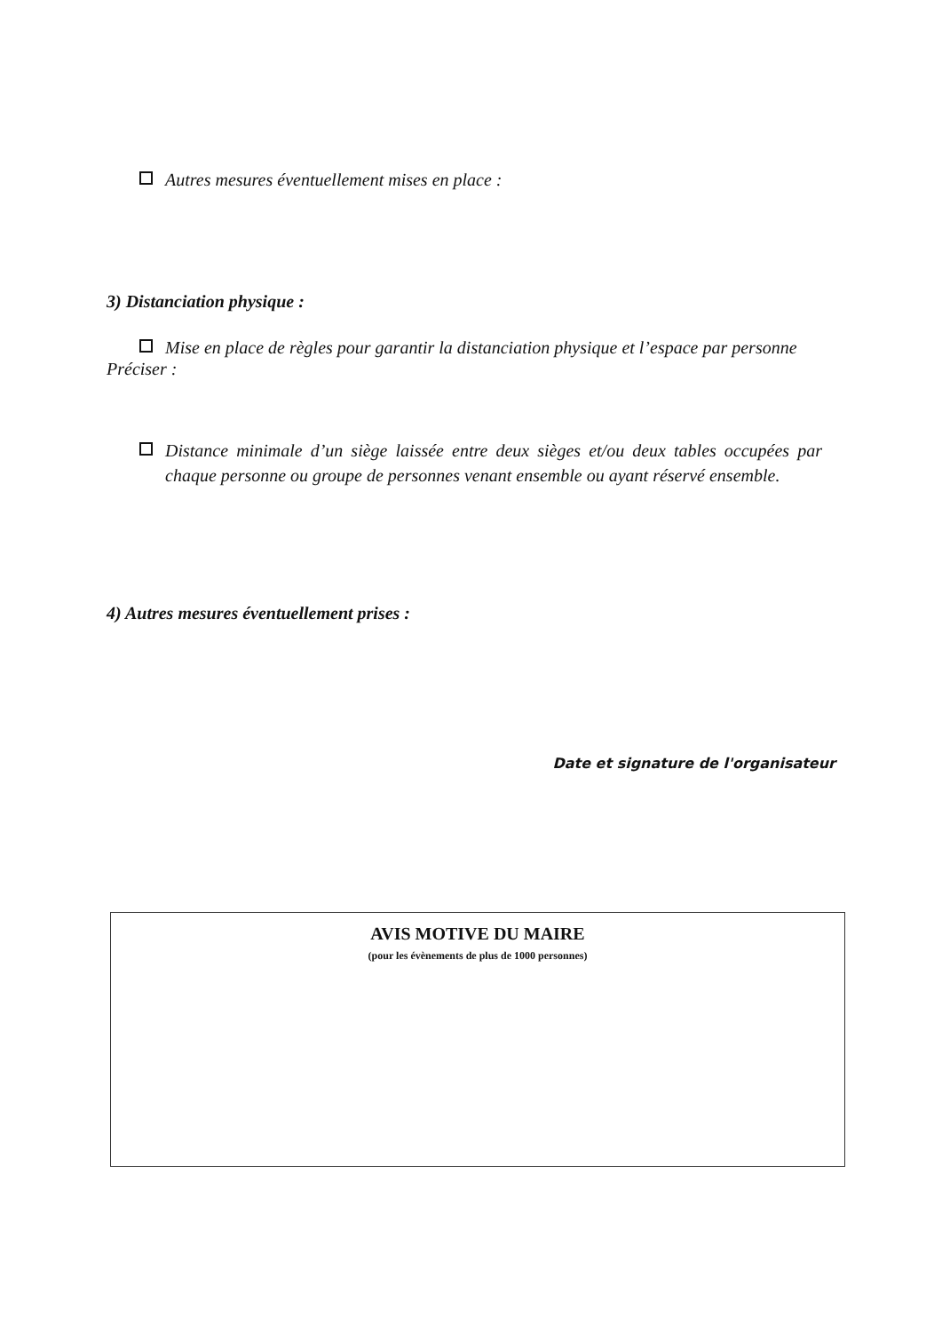Autres mesures éventuellement mises en place :
3) Distanciation physique :
Mise en place de règles pour garantir la distanciation physique et l’espace par personne
Préciser :
Distance minimale d’un siège laissée entre deux sièges et/ou deux tables occupées par chaque personne ou groupe de personnes venant ensemble ou ayant réservé ensemble.
4) Autres mesures éventuellement prises :
Date et signature de l'organisateur
AVIS MOTIVE DU MAIRE
(pour les évènements de plus de 1000 personnes)